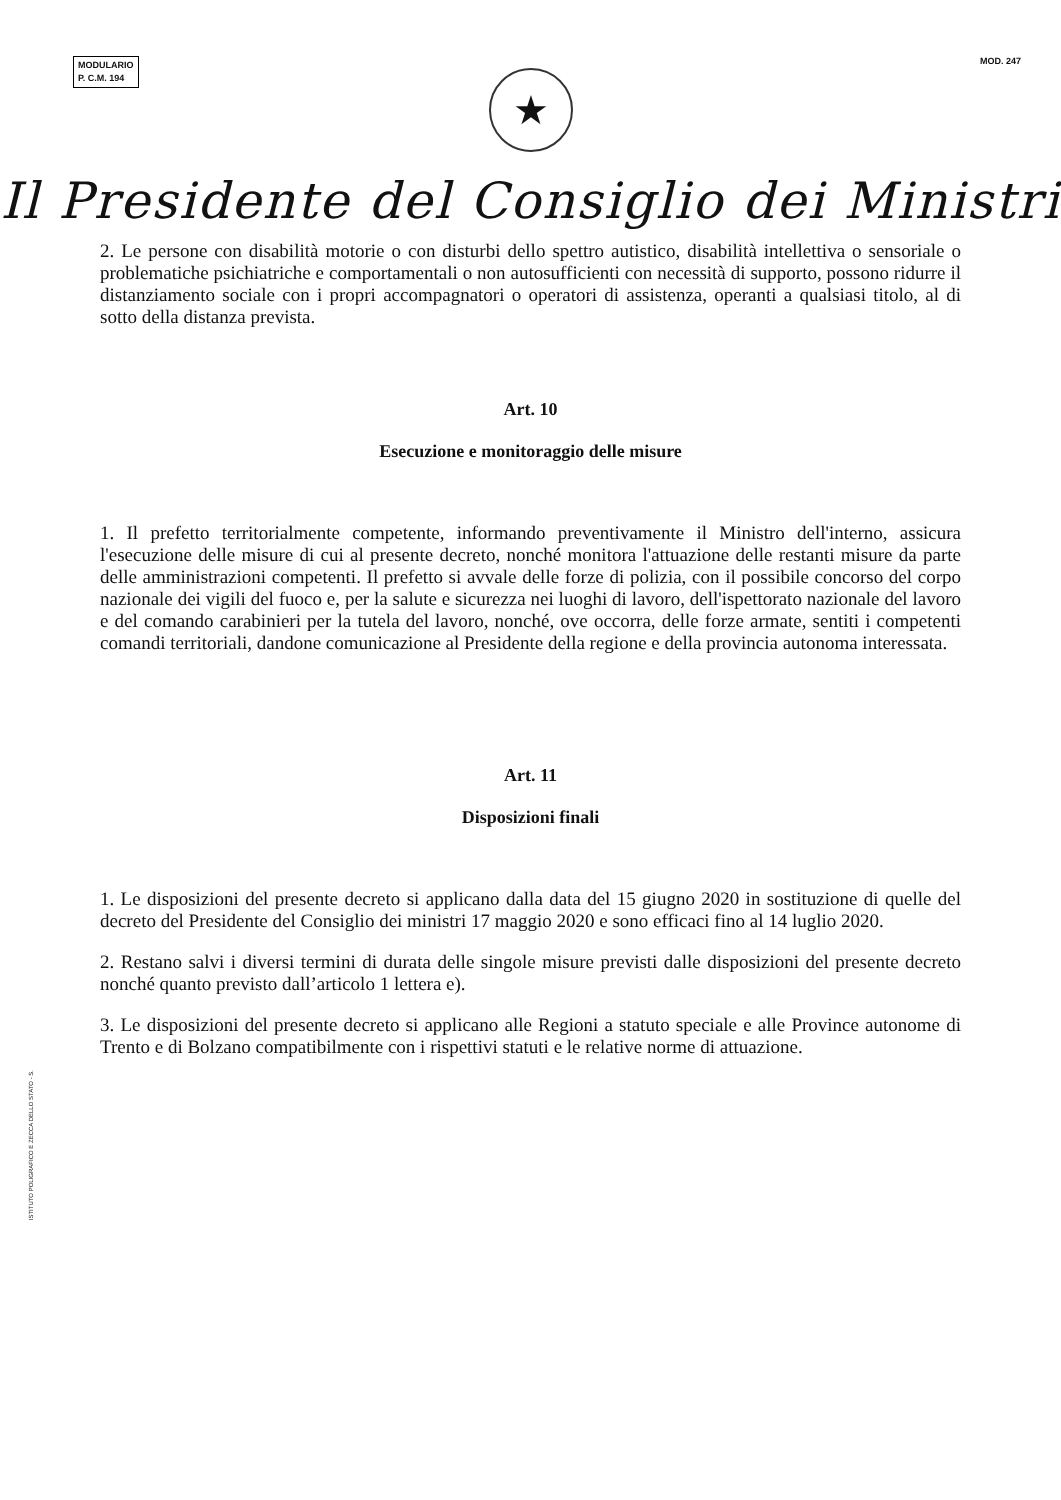MODULARIO
P. C.M. 194
MOD. 247
★
Il Presidente del Consiglio dei Ministri
2. Le persone con disabilità motorie o con disturbi dello spettro autistico, disabilità intellettiva o sensoriale o problematiche psichiatriche e comportamentali o non autosufficienti con necessità di supporto, possono ridurre il distanziamento sociale con i propri accompagnatori o operatori di assistenza, operanti a qualsiasi titolo, al di sotto della distanza prevista.
Art. 10
Esecuzione e monitoraggio delle misure
1. Il prefetto territorialmente competente, informando preventivamente il Ministro dell'interno, assicura l'esecuzione delle misure di cui al presente decreto, nonché monitora l'attuazione delle restanti misure da parte delle amministrazioni competenti. Il prefetto si avvale delle forze di polizia, con il possibile concorso del corpo nazionale dei vigili del fuoco e, per la salute e sicurezza nei luoghi di lavoro, dell'ispettorato nazionale del lavoro e del comando carabinieri per la tutela del lavoro, nonché, ove occorra, delle forze armate, sentiti i competenti comandi territoriali, dandone comunicazione al Presidente della regione e della provincia autonoma interessata.
Art. 11
Disposizioni finali
1. Le disposizioni del presente decreto si applicano dalla data del 15 giugno 2020 in sostituzione di quelle del decreto del Presidente del Consiglio dei ministri 17 maggio 2020 e sono efficaci fino al 14 luglio 2020.
2. Restano salvi i diversi termini di durata delle singole misure previsti dalle disposizioni del presente decreto nonché quanto previsto dall’articolo 1 lettera e).
3. Le disposizioni del presente decreto si applicano alle Regioni a statuto speciale e alle Province autonome di Trento e di Bolzano compatibilmente con i rispettivi statuti e le relative norme di attuazione.
ISTITUTO POLIGRAFICO E ZECCA DELLO STATO - S.